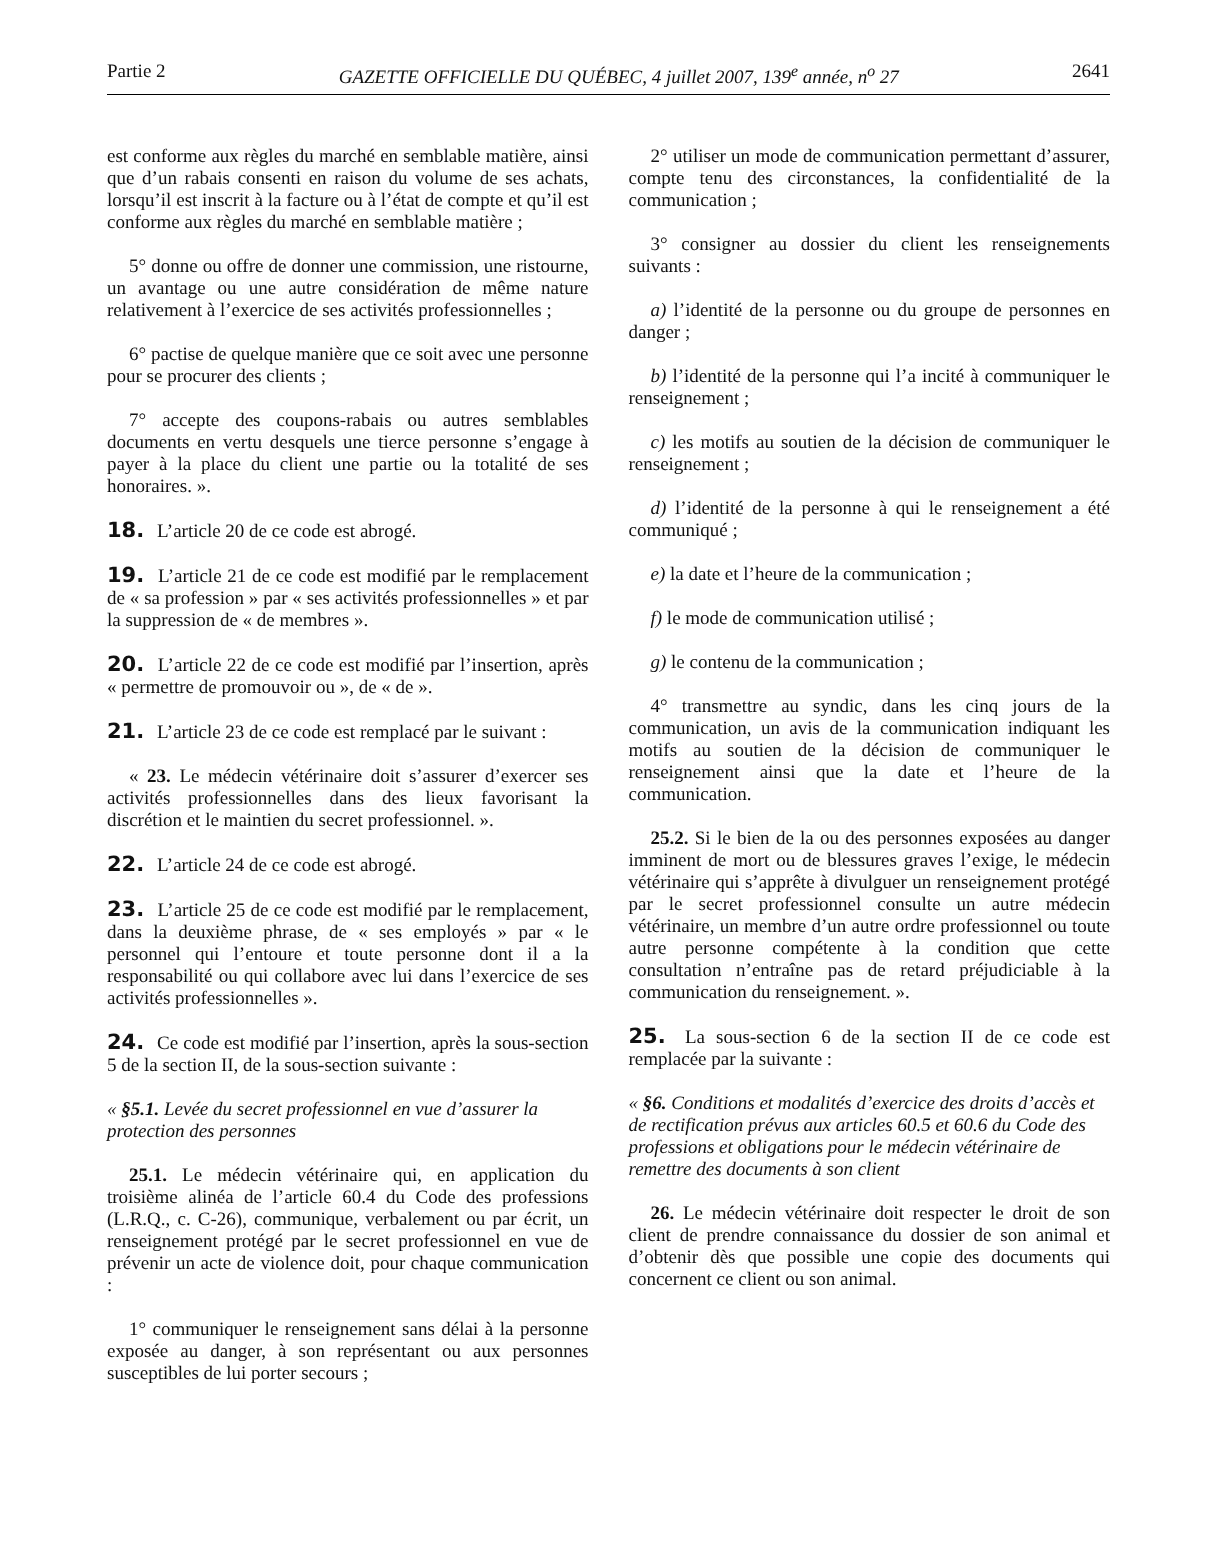Partie 2 GAZETTE OFFICIELLE DU QUÉBEC, 4 juillet 2007, 139<sup>e</sup> année, n<sup>o</sup> 27 2641
est conforme aux règles du marché en semblable matière, ainsi que d’un rabais consenti en raison du volume de ses achats, lorsqu’il est inscrit à la facture ou à l’état de compte et qu’il est conforme aux règles du marché en semblable matière ;
5° donne ou offre de donner une commission, une ristourne, un avantage ou une autre considération de même nature relativement à l’exercice de ses activités professionnelles ;
6° pactise de quelque manière que ce soit avec une personne pour se procurer des clients ;
7° accepte des coupons-rabais ou autres semblables documents en vertu desquels une tierce personne s’engage à payer à la place du client une partie ou la totalité de ses honoraires. ».
18. L’article 20 de ce code est abrogé.
19. L’article 21 de ce code est modifié par le remplacement de « sa profession » par « ses activités professionnelles » et par la suppression de « de membres ».
20. L’article 22 de ce code est modifié par l’insertion, après « permettre de promouvoir ou », de « de ».
21. L’article 23 de ce code est remplacé par le suivant :
« 23. Le médecin vétérinaire doit s’assurer d’exercer ses activités professionnelles dans des lieux favorisant la discrétion et le maintien du secret professionnel. ».
22. L’article 24 de ce code est abrogé.
23. L’article 25 de ce code est modifié par le remplacement, dans la deuxième phrase, de « ses employés » par « le personnel qui l’entoure et toute personne dont il a la responsabilité ou qui collabore avec lui dans l’exercice de ses activités professionnelles ».
24. Ce code est modifié par l’insertion, après la sous-section 5 de la section II, de la sous-section suivante :
« §5.1. Levée du secret professionnel en vue d’assurer la protection des personnes
25.1. Le médecin vétérinaire qui, en application du troisième alinéa de l’article 60.4 du Code des professions (L.R.Q., c. C-26), communique, verbalement ou par écrit, un renseignement protégé par le secret professionnel en vue de prévenir un acte de violence doit, pour chaque communication :
1° communiquer le renseignement sans délai à la personne exposée au danger, à son représentant ou aux personnes susceptibles de lui porter secours ;
2° utiliser un mode de communication permettant d’assurer, compte tenu des circonstances, la confidentialité de la communication ;
3° consigner au dossier du client les renseignements suivants :
a) l’identité de la personne ou du groupe de personnes en danger ;
b) l’identité de la personne qui l’a incité à communiquer le renseignement ;
c) les motifs au soutien de la décision de communiquer le renseignement ;
d) l’identité de la personne à qui le renseignement a été communiqué ;
e) la date et l’heure de la communication ;
f) le mode de communication utilisé ;
g) le contenu de la communication ;
4° transmettre au syndic, dans les cinq jours de la communication, un avis de la communication indiquant les motifs au soutien de la décision de communiquer le renseignement ainsi que la date et l’heure de la communication.
25.2. Si le bien de la ou des personnes exposées au danger imminent de mort ou de blessures graves l’exige, le médecin vétérinaire qui s’apprête à divulguer un renseignement protégé par le secret professionnel consulte un autre médecin vétérinaire, un membre d’un autre ordre professionnel ou toute autre personne compétente à la condition que cette consultation n’entraîne pas de retard préjudiciable à la communication du renseignement. ».
25. La sous-section 6 de la section II de ce code est remplacée par la suivante :
« §6. Conditions et modalités d’exercice des droits d’accès et de rectification prévus aux articles 60.5 et 60.6 du Code des professions et obligations pour le médecin vétérinaire de remettre des documents à son client
26. Le médecin vétérinaire doit respecter le droit de son client de prendre connaissance du dossier de son animal et d’obtenir dès que possible une copie des documents qui concernent ce client ou son animal.